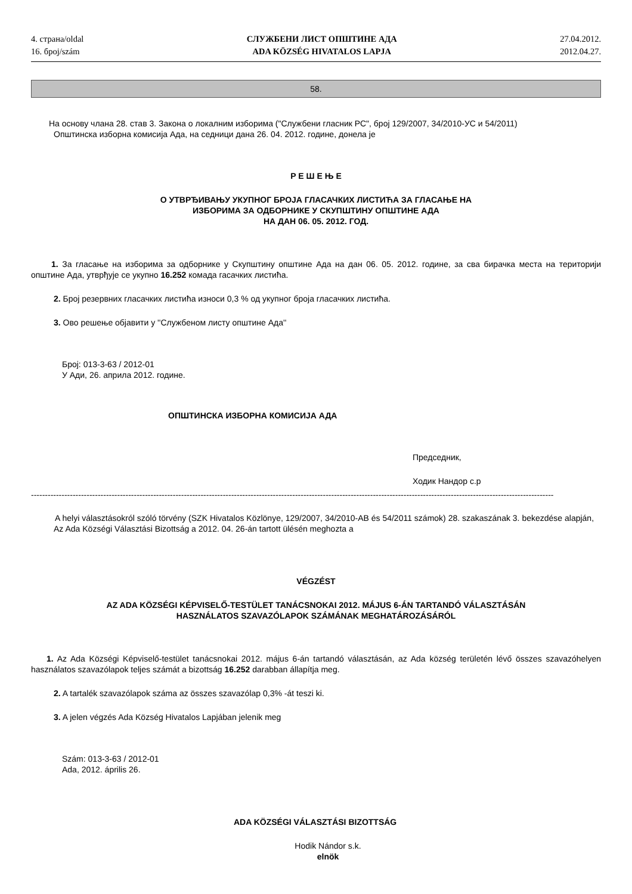4. страна/oldal
16. број/szám
СЛУЖБЕНИ ЛИСТ ОПШТИНЕ АДА
ADA KÖZSÉG HIVATALOS LAPJA
27.04.2012.
2012.04.27.
58.
На основу члана 28. став 3. Закона о локалним изборима ("Службени гласник РС", број 129/2007, 34/2010-УС и 54/2011)
Општинска изборна комисија Ада, на седници дана 26. 04. 2012. године, донела је
Р Е Ш Е Њ Е
О УТВРЂИВАЊУ УКУПНОГ БРОЈА ГЛАСАЧКИХ ЛИСТИЋА ЗА ГЛАСАЊЕ НА
ИЗБОРИМА ЗА ОДБОРНИКЕ У СКУПШТИНУ ОПШТИНЕ АДА
НА ДАН 06. 05. 2012. ГОД.
1. За гласање на изборима за одборнике у Скупштину општине Ада на дан 06. 05. 2012. године, за сва бирачка места на територији општине Ада, утврђује се укупно 16.252 комада гасачких листића.
2. Број резервних гласачких листића износи 0,3 % од укупног броја гласачких листића.
3. Ово решење објавити у ''Службеном листу општине Ада''
Број: 013-3-63 / 2012-01
У Ади, 26. априла 2012. године.
ОПШТИНСКА ИЗБОРНА КОМИСИЈА АДА
Председник,
Ходик Нандор с.р
--------------------------------------------------------------------------------------------------------------------------------------------------------------------------------------------
A helyi választásokról szóló törvény (SZK Hivatalos Közlönye, 129/2007, 34/2010-AB és 54/2011 számok) 28. szakaszának 3. bekezdése alapján,
Az Ada Községi Választási Bizottság a 2012. 04. 26-án tartott ülésén meghozta a
VÉGZÉST
AZ ADA KÖZSÉGI KÉPVISELŐ-TESTÜLET TANÁCSNOKAI 2012. MÁJUS 6-ÁN TARTANDÓ VÁLASZTÁSÁN
HASZNÁLATOS SZAVAZÓLAPOK SZÁMÁNAK MEGHATÁROZÁSÁRÓL
1. Az Ada Községi Képviselő-testület tanácsnokai 2012. május 6-án tartandó választásán, az Ada község területén lévő összes szavazóhelyen használatos szavazólapok teljes számát a bizottság 16.252 darabban állapítja meg.
2. A tartalék szavazólapok száma az összes szavazólap 0,3% -át teszi ki.
3. A jelen végzés Ada Község Hivatalos Lapjában jelenik meg
Szám: 013-3-63 / 2012-01
Ada, 2012. április 26.
ADA KÖZSÉGI VÁLASZTÁSI BIZOTTSÁG
Hodik Nándor s.k.
elnök